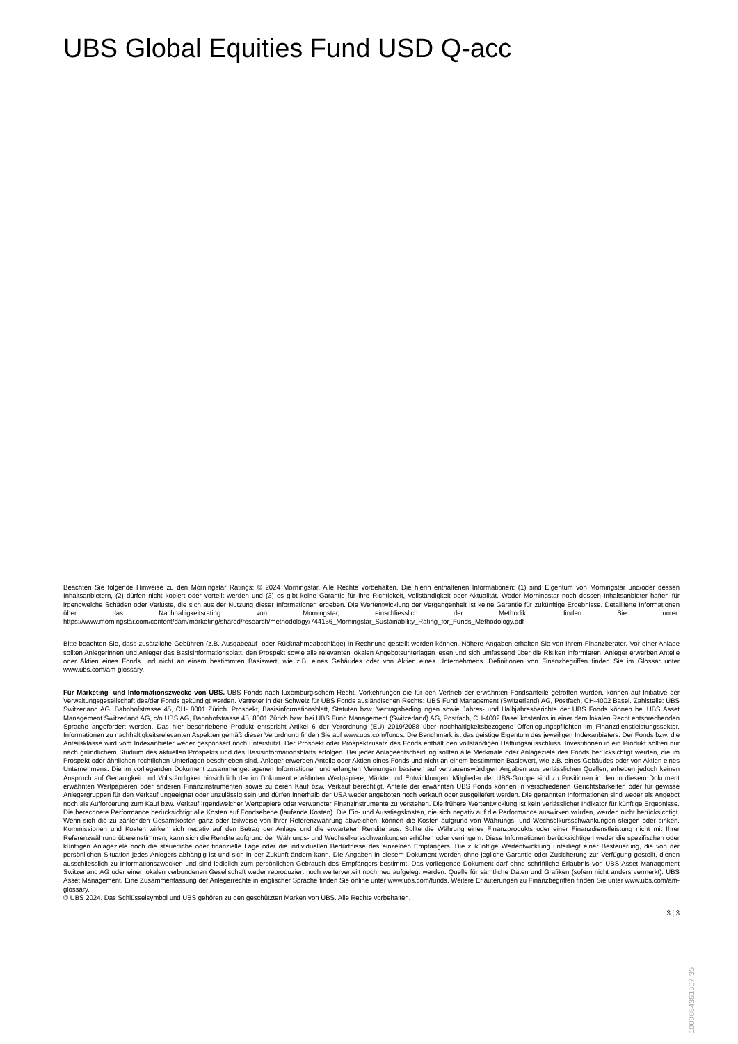UBS Global Equities Fund USD Q-acc
Beachten Sie folgende Hinweise zu den Morningstar Ratings: © 2024 Morningstar. Alle Rechte vorbehalten. Die hierin enthaltenen Informationen: (1) sind Eigentum von Morningstar und/oder dessen Inhaltsanbietern, (2) dürfen nicht kopiert oder verteilt werden und (3) es gibt keine Garantie für ihre Richtigkeit, Vollständigkeit oder Aktualität. Weder Morningstar noch dessen Inhaltsanbieter haften für irgendwelche Schäden oder Verluste, die sich aus der Nutzung dieser Informationen ergeben. Die Wertentwicklung der Vergangenheit ist keine Garantie für zukünftige Ergebnisse. Detaillierte Informationen über das Nachhaltigkeitsrating von Morningstar, einschliesslich der Methodik, finden Sie unter: https://www.morningstar.com/content/dam/marketing/shared/research/methodology/744156_Morningstar_Sustainability_Rating_for_Funds_Methodology.pdf
Bitte beachten Sie, dass zusätzliche Gebühren (z.B. Ausgabeauf- oder Rücknahmeabschläge) in Rechnung gestellt werden können. Nähere Angaben erhalten Sie von Ihrem Finanzberater. Vor einer Anlage sollten Anlegerinnen und Anleger das Basisinformationsblatt, den Prospekt sowie alle relevanten lokalen Angebotsunterlagen lesen und sich umfassend über die Risiken informieren. Anleger erwerben Anteile oder Aktien eines Fonds und nicht an einem bestimmten Basiswert, wie z.B. eines Gebäudes oder von Aktien eines Unternehmens. Definitionen von Finanzbegriffen finden Sie im Glossar unter www.ubs.com/am-glossary.
Für Marketing- und Informationszwecke von UBS. UBS Fonds nach luxemburgischem Recht. Vorkehrungen die für den Vertrieb der erwähnten Fondsanteile getroffen wurden, können auf Initiative der Verwaltungsgesellschaft des/der Fonds gekündigt werden. Vertreter in der Schweiz für UBS Fonds ausländischen Rechts: UBS Fund Management (Switzerland) AG, Postfach, CH-4002 Basel. Zahlstelle: UBS Switzerland AG, Bahnhofstrasse 45, CH- 8001 Zürich. Prospekt, Basisinformationsblatt, Statuten bzw. Vertragsbedingungen sowie Jahres- und Halbjahresberichte der UBS Fonds können bei UBS Asset Management Switzerland AG, c/o UBS AG, Bahnhofstrasse 45, 8001 Zürich bzw. bei UBS Fund Management (Switzerland) AG, Postfach, CH-4002 Basel kostenlos in einer dem lokalen Recht entsprechenden Sprache angefordert werden. Das hier beschriebene Produkt entspricht Artikel 6 der Verordnung (EU) 2019/2088 über nachhaltigkeitsbezogene Offenlegungspflichten im Finanzdienstleistungssektor. Informationen zu nachhaltigkeitsrelevanten Aspekten gemäß dieser Verordnung finden Sie auf www.ubs.com/funds. Die Benchmark ist das geistige Eigentum des jeweiligen Indexanbieters. Der Fonds bzw. die Anteilsklasse wird vom Indexanbieter weder gesponsert noch unterstützt. Der Prospekt oder Prospektzusatz des Fonds enthält den vollständigen Haftungsausschluss. Investitionen in ein Produkt sollten nur nach gründlichem Studium des aktuellen Prospekts und des Basisinformationsblatts erfolgen. Bei jeder Anlageentscheidung sollten alle Merkmale oder Anlageziele des Fonds berücksichtigt werden, die im Prospekt oder ähnlichen rechtlichen Unterlagen beschrieben sind. Anleger erwerben Anteile oder Aktien eines Fonds und nicht an einem bestimmten Basiswert, wie z.B. eines Gebäudes oder von Aktien eines Unternehmens. Die im vorliegenden Dokument zusammengetragenen Informationen und erlangten Meinungen basieren auf vertrauenswürdigen Angaben aus verlässlichen Quellen, erheben jedoch keinen Anspruch auf Genauigkeit und Vollständigkeit hinsichtlich der im Dokument erwähnten Wertpapiere, Märkte und Entwicklungen. Mitglieder der UBS-Gruppe sind zu Positionen in den in diesem Dokument erwähnten Wertpapieren oder anderen Finanzinstrumenten sowie zu deren Kauf bzw. Verkauf berechtigt. Anteile der erwähnten UBS Fonds können in verschiedenen Gerichtsbarkeiten oder für gewisse Anlegergruppen für den Verkauf ungeeignet oder unzulässig sein und dürfen innerhalb der USA weder angeboten noch verkauft oder ausgeliefert werden. Die genannten Informationen sind weder als Angebot noch als Aufforderung zum Kauf bzw. Verkauf irgendwelcher Wertpapiere oder verwandter Finanzinstrumente zu verstehen. Die frühere Wertentwicklung ist kein verlässlicher Indikator für künftige Ergebnisse. Die berechnete Performance berücksichtigt alle Kosten auf Fondsebene (laufende Kosten). Die Ein- und Ausstiegskosten, die sich negativ auf die Performance auswirken würden, werden nicht berücksichtigt. Wenn sich die zu zahlenden Gesamtkosten ganz oder teilweise von Ihrer Referenzwährung abweichen, können die Kosten aufgrund von Währungs- und Wechselkursschwankungen steigen oder sinken. Kommissionen und Kosten wirken sich negativ auf den Betrag der Anlage und die erwarteten Rendite aus. Sollte die Währung eines Finanzprodukts oder einer Finanzdienstleistung nicht mit Ihrer Referenzwährung übereinstimmen, kann sich die Rendite aufgrund der Währungs- und Wechselkursschwankungen erhöhen oder verringern. Diese Informationen berücksichtigen weder die spezifischen oder künftigen Anlageziele noch die steuerliche oder finanzielle Lage oder die individuellen Bedürfnisse des einzelnen Empfängers. Die zukünftige Wertentwicklung unterliegt einer Besteuerung, die von der persönlichen Situation jedes Anlegers abhängig ist und sich in der Zukunft ändern kann. Die Angaben in diesem Dokument werden ohne jegliche Garantie oder Zusicherung zur Verfügung gestellt, dienen ausschliesslich zu Informationszwecken und sind lediglich zum persönlichen Gebrauch des Empfängers bestimmt. Das vorliegende Dokument darf ohne schriftliche Erlaubnis von UBS Asset Management Switzerland AG oder einer lokalen verbundenen Gesellschaft weder reproduziert noch weiterverteilt noch neu aufgelegt werden. Quelle für sämtliche Daten und Grafiken (sofern nicht anders vermerkt): UBS Asset Management. Eine Zusammenfassung der Anlegerrechte in englischer Sprache finden Sie online unter www.ubs.com/funds. Weitere Erläuterungen zu Finanzbegriffen finden Sie unter www.ubs.com/am-glossary.
© UBS 2024. Das Schlüsselsymbol und UBS gehören zu den geschützten Marken von UBS. Alle Rechte vorbehalten.
3 ¦ 3
1000084361507 35